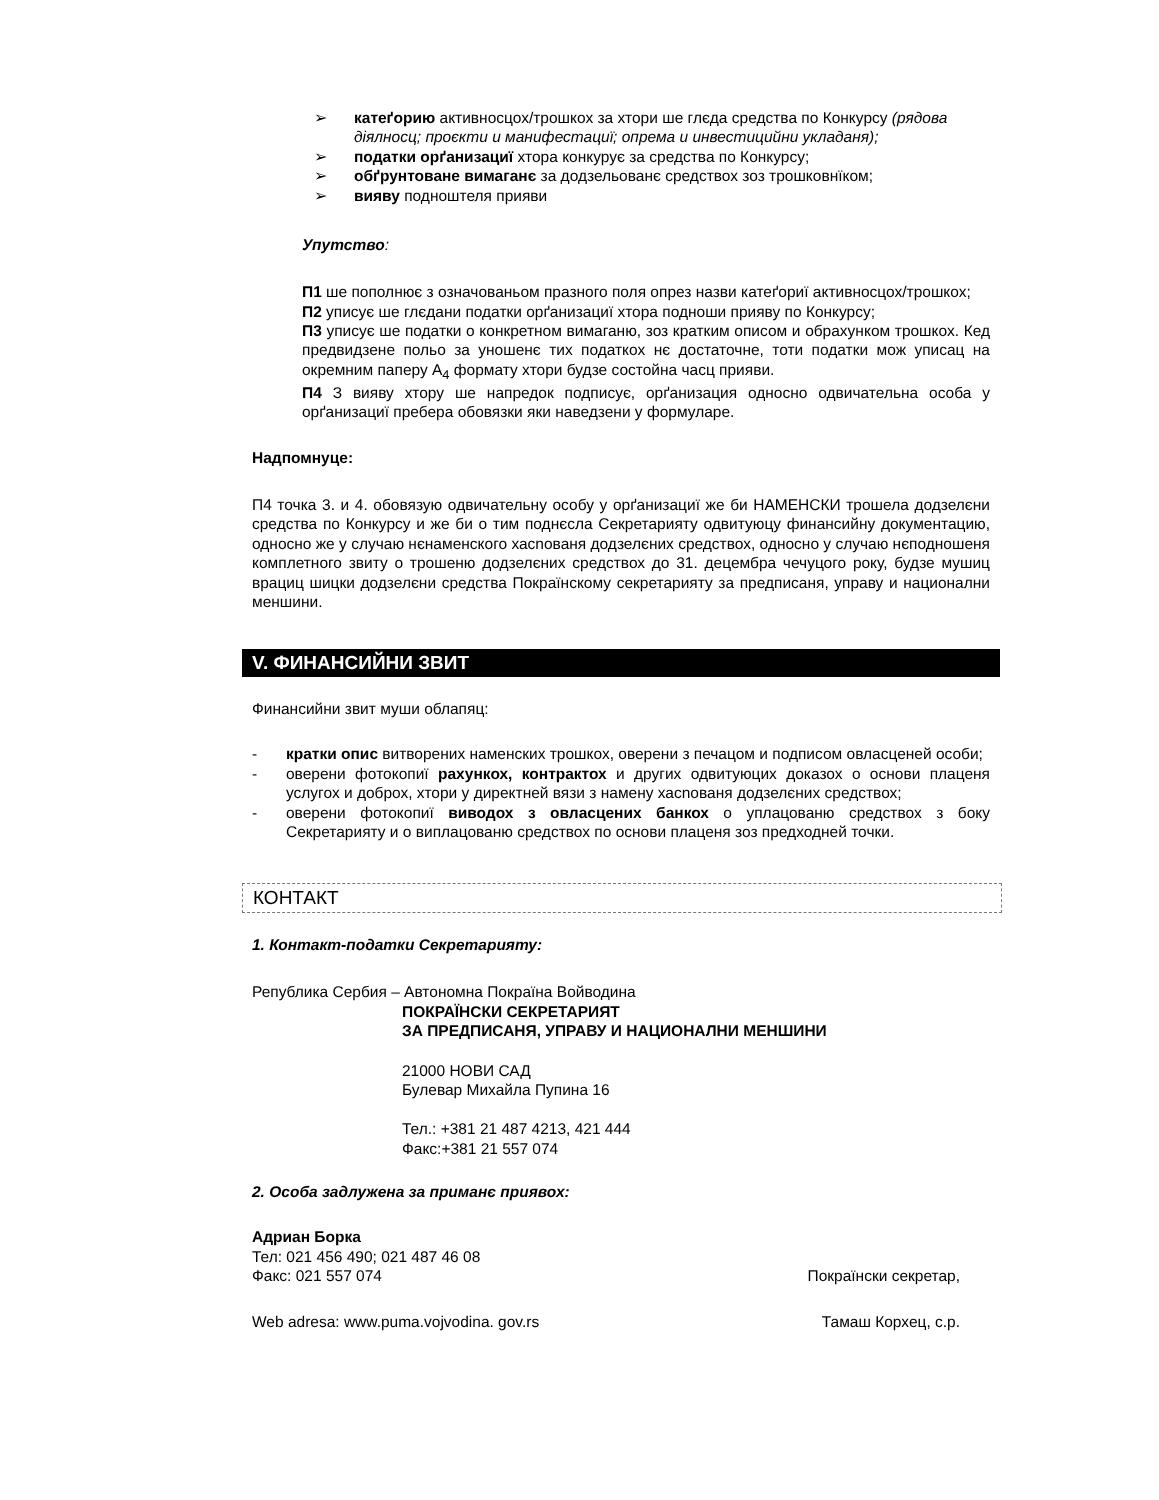➢ катеґорию активносцох/трошкох за хтори ше глєда средства по Конкурсу (рядова діялносц; проєкти и манифестациї; опрема и инвестицийни укладаня);
➢ податки орґанизациї хтора конкурує за средства по Конкурсу;
➢ обґрунтоване вимаганє за додзельованє средствох зоз трошковнїком;
➢ вияву подноштеля прияви
Упутство:
П1 ше пополнює з означованьом празного поля опрез назви катеґориї активносцох/трошкох;
П2 уписує ше глєдани податки орґанизациї хтора подноши прияву по Конкурсу;
П3 уписує ше податки о конкретном вимаганю, зоз кратким описом и обрахунком трошкох. Кед предвидзене польо за уношенє тих податкох нє достаточне, тоти податки мож уписац на окремним паперу А<sub>4</sub> формату хтори будзе состойна часц прияви.
П4 З вияву хтору ше напредок подписує, орґанизация односно одвичательна особа у орґанизациї пребера обовязки яки наведзени у формуларе.
Надпомнуце:
П4 точка 3. и 4. обовязую одвичательну особу у орґанизациї же би НАМЕНСКИ трошела додзелєни средства по Конкурсу и же би о тим поднєсла Секретарияту одвитуюцу финансийну документацию, односно же у случаю нєнаменского хасnoваня додзелєних средствох, односно у случаю нєподношеня комплетного звиту о трошеню додзелєних средствох до 31. децембра чечуцого року, будзе мушиц врациц шицки додзелєни средства Покраїнскому секретарияту за предписаня, управу и национални меншини.
V. ФИНАНСИЙНИ ЗВИТ
Финансийни звит муши облапяц:
- кратки опис витворених наменских трошкох, оверени з печацом и подписом овласценей особи;
- оверени фотокопиї рахункох, контрактох и других одвитуюцих доказох о основи плаценя услугох и доброх, хтори у директней вязи з намену хасnoваня додзелєних средствох;
- оверени фотокопиї виводох з овласцених банкох о уплацованю средствох з боку Секретарияту и о виплацованю средствох по основи плаценя зоз предходней точки.
КОНТАКТ
1. Контакт-податки Секретарияту:
Република Сербия – Автономна Покраїна Войводина
ПОКРАЇНСКИ СЕКРЕТАРИЯТ
ЗА ПРЕДПИСАНЯ, УПРАВУ И НАЦИОНАЛНИ МЕНШИНИ
21000 НОВИ САД
Булевар Михайла Пупина 16
Тел.: +381 21 487 4213, 421 444
Факс:+381 21 557 074
2. Особа задлужена за приманє приявох:
Адриан Борка
Тел: 021 456 490; 021 487 46 08
Факс: 021 557 074 Покраїнски секретар,
Web adresa: www.puma.vojvodina. gov.rs Тамаш Корхец, с.р.